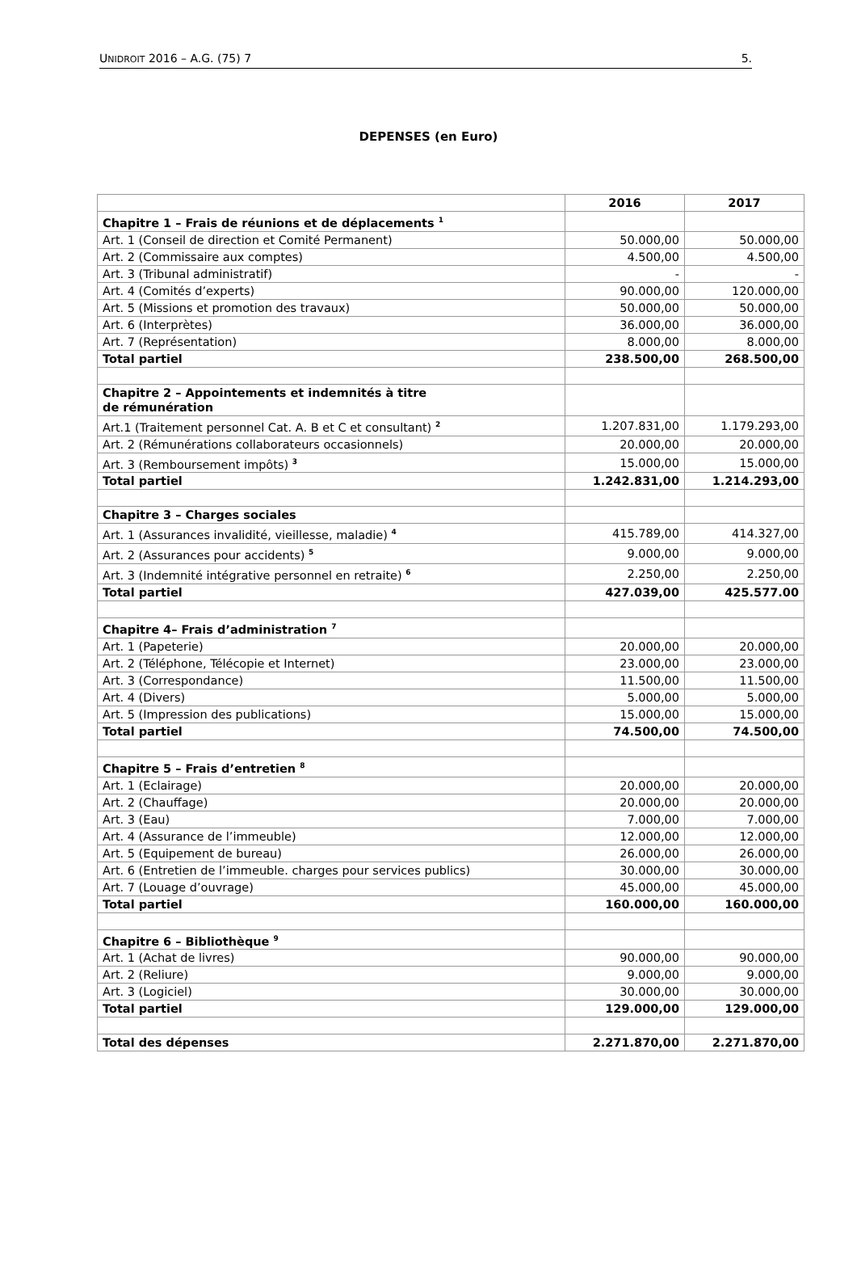UNIDROIT 2016 – A.G. (75) 7 5.
DEPENSES (en Euro)
| | 2016 | 2017 |
| Chapitre 1 – Frais de réunions et de déplacements <sup>1</sup> | | |
| Art. 1 (Conseil de direction et Comité Permanent) | 50.000,00 | 50.000,00 |
| Art. 2 (Commissaire aux comptes) | 4.500,00 | 4.500,00 |
| Art. 3 (Tribunal administratif) | - | - |
| Art. 4 (Comités d’experts) | 90.000,00 | 120.000,00 |
| Art. 5 (Missions et promotion des travaux) | 50.000,00 | 50.000,00 |
| Art. 6 (Interprètes) | 36.000,00 | 36.000,00 |
| Art. 7 (Représentation) | 8.000,00 | 8.000,00 |
| Total partiel | 238.500,00 | 268.500,00 |
| Chapitre 2 – Appointements et indemnités à titre de rémunération | | |
| Art.1 (Traitement personnel Cat. A. B et C et consultant) <sup>2</sup> | 1.207.831,00 | 1.179.293,00 |
| Art. 2 (Rémunérations collaborateurs occasionnels) | 20.000,00 | 20.000,00 |
| Art. 3 (Remboursement impôts) <sup>3</sup> | 15.000,00 | 15.000,00 |
| Total partiel | 1.242.831,00 | 1.214.293,00 |
| Chapitre 3 – Charges sociales | | |
| Art. 1 (Assurances invalidité, vieillesse, maladie) <sup>4</sup> | 415.789,00 | 414.327,00 |
| Art. 2 (Assurances pour accidents) <sup>5</sup> | 9.000,00 | 9.000,00 |
| Art. 3 (Indemnité intégrative personnel en retraite) <sup>6</sup> | 2.250,00 | 2.250,00 |
| Total partiel | 427.039,00 | 425.577.00 |
| Chapitre 4– Frais d’administration <sup>7</sup> | | |
| Art. 1 (Papeterie) | 20.000,00 | 20.000,00 |
| Art. 2 (Téléphone, Télécopie et Internet) | 23.000,00 | 23.000,00 |
| Art. 3 (Correspondance) | 11.500,00 | 11.500,00 |
| Art. 4 (Divers) | 5.000,00 | 5.000,00 |
| Art. 5 (Impression des publications) | 15.000,00 | 15.000,00 |
| Total partiel | 74.500,00 | 74.500,00 |
| Chapitre 5 – Frais d’entretien <sup>8</sup> | | |
| Art. 1 (Eclairage) | 20.000,00 | 20.000,00 |
| Art. 2 (Chauffage) | 20.000,00 | 20.000,00 |
| Art. 3 (Eau) | 7.000,00 | 7.000,00 |
| Art. 4 (Assurance de l’immeuble) | 12.000,00 | 12.000,00 |
| Art. 5 (Equipement de bureau) | 26.000,00 | 26.000,00 |
| Art. 6 (Entretien de l’immeuble. charges pour services publics) | 30.000,00 | 30.000,00 |
| Art. 7 (Louage d’ouvrage) | 45.000,00 | 45.000,00 |
| Total partiel | 160.000,00 | 160.000,00 |
| Chapitre 6 – Bibliothèque <sup>9</sup> | | |
| Art. 1 (Achat de livres) | 90.000,00 | 90.000,00 |
| Art. 2 (Reliure) | 9.000,00 | 9.000,00 |
| Art. 3 (Logiciel) | 30.000,00 | 30.000,00 |
| Total partiel | 129.000,00 | 129.000,00 |
| Total des dépenses | 2.271.870,00 | 2.271.870,00 |